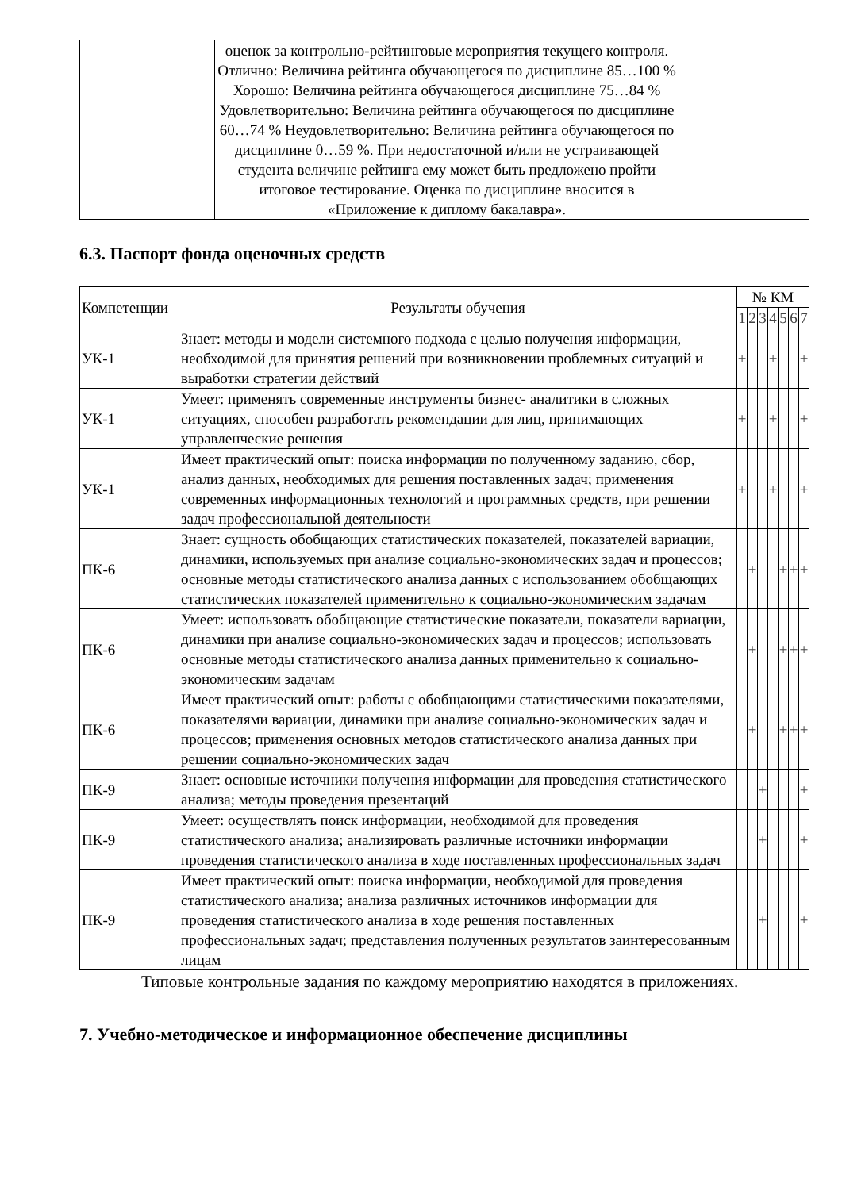| | оценок за контрольно-рейтинговые мероприятия текущего контроля. Отлично: Величина рейтинга обучающегося по дисциплине 85…100 % Хорошо: Величина рейтинга обучающегося дисциплине 75…84 % Удовлетворительно: Величина рейтинга обучающегося по дисциплине 60…74 % Неудовлетворительно: Величина рейтинга обучающегося по дисциплине 0…59 %. При недостаточной и/или не устраивающей студента величине рейтинга ему может быть предложено пройти итоговое тестирование. Оценка по дисциплине вносится в «Приложение к диплому бакалавра». | |
6.3. Паспорт фонда оценочных средств
| Компетенции | Результаты обучения | № КМ | | | | | | |
| --- | --- | --- | --- | --- | --- | --- | --- | --- |
| | | 1 | 2 | 3 | 4 | 5 | 6 | 7 |
| УК-1 | Знает: методы и модели системного подхода с целью получения информации, необходимой для принятия решений при возникновении проблемных ситуаций и выработки стратегии действий | + | | | + | | | + |
| УК-1 | Умеет: применять современные инструменты бизнес- аналитики в сложных ситуациях, способен разработать рекомендации для лиц, принимающих управленческие решения | + | | | + | | | + |
| УК-1 | Имеет практический опыт: поиска информации по полученному заданию, сбор, анализ данных, необходимых для решения поставленных задач; применения современных информационных технологий и программных средств, при решении задач профессиональной деятельности | + | | | + | | | + |
| ПК-6 | Знает: сущность обобщающих статистических показателей, показателей вариации, динамики, используемых при анализе социально-экономических задач и процессов; основные методы статистического анализа данных с использованием обобщающих статистических показателей применительно к социально-экономическим задачам | | + | | | + | + | + |
| ПК-6 | Умеет: использовать обобщающие статистические показатели, показатели вариации, динамики при анализе социально-экономических задач и процессов; использовать основные методы статистического анализа данных применительно к социально-экономическим задачам | | + | | | + | + | + |
| ПК-6 | Имеет практический опыт: работы с обобщающими статистическими показателями, показателями вариации, динамики при анализе социально-экономических задач и процессов; применения основных методов статистического анализа данных при решении социально-экономических задач | | + | | | + | + | + |
| ПК-9 | Знает: основные источники получения информации для проведения статистического анализа; методы проведения презентаций | | | + | | | | + |
| ПК-9 | Умеет: осуществлять поиск информации, необходимой для проведения статистического анализа; анализировать различные источники информации проведения статистического анализа в ходе поставленных профессиональных задач | | | + | | | | + |
| ПК-9 | Имеет практический опыт: поиска информации, необходимой для проведения статистического анализа; анализа различных источников информации для проведения статистического анализа в ходе решения поставленных профессиональных задач; представления полученных результатов заинтересованным лицам | | | + | | | | + |
Типовые контрольные задания по каждому мероприятию находятся в приложениях.
7. Учебно-методическое и информационное обеспечение дисциплины